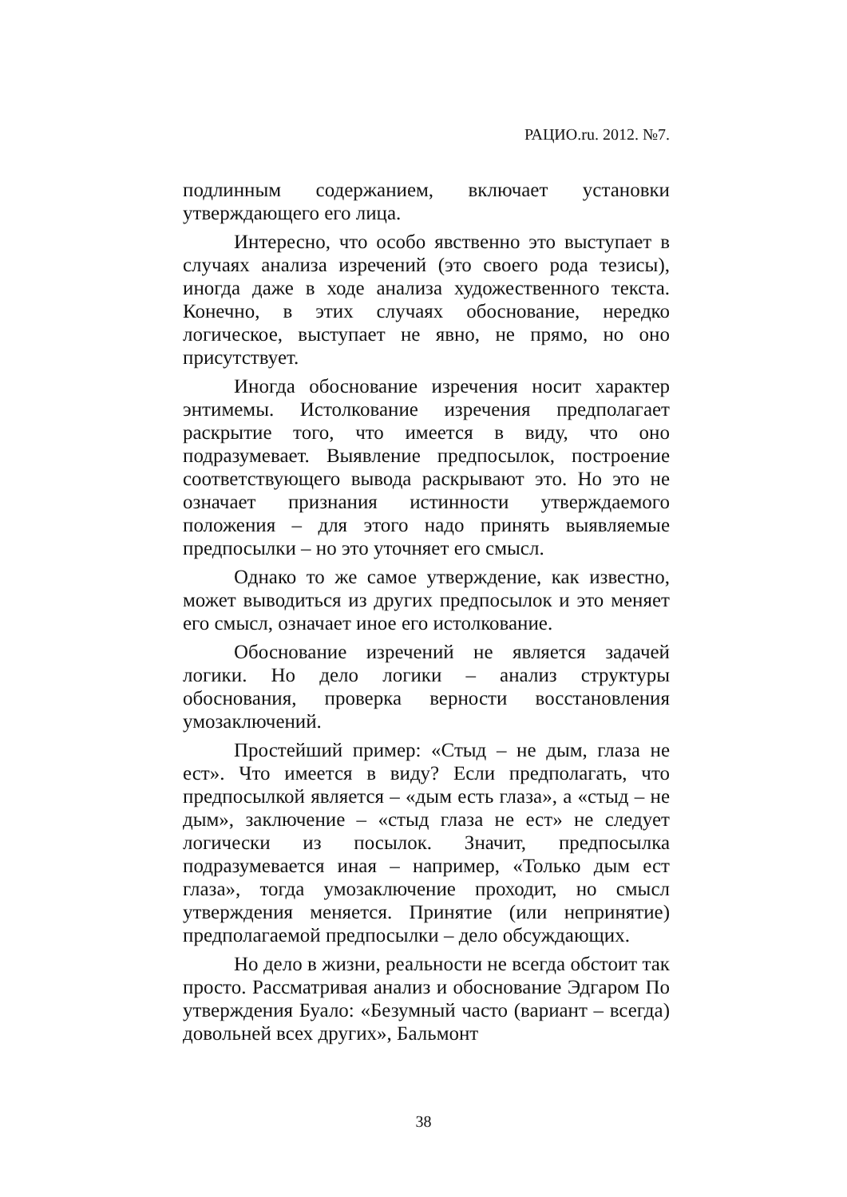РАЦИО.ru. 2012. №7.
подлинным содержанием, включает установки утверждающего его лица.
Интересно, что особо явственно это выступает в случаях анализа изречений (это своего рода тезисы), иногда даже в ходе анализа художественного текста. Конечно, в этих случаях обоснование, нередко логическое, выступает не явно, не прямо, но оно присутствует.
Иногда обоснование изречения носит характер энтимемы. Истолкование изречения предполагает раскрытие того, что имеется в виду, что оно подразумевает. Выявление предпосылок, построение соответствующего вывода раскрывают это. Но это не означает признания истинности утверждаемого положения – для этого надо принять выявляемые предпосылки – но это уточняет его смысл.
Однако то же самое утверждение, как известно, может выводиться из других предпосылок и это меняет его смысл, означает иное его истолкование.
Обоснование изречений не является задачей логики. Но дело логики – анализ структуры обоснования, проверка верности восстановления умозаключений.
Простейший пример: «Стыд – не дым, глаза не ест». Что имеется в виду? Если предполагать, что предпосылкой является – «дым есть глаза», а «стыд – не дым», заключение – «стыд глаза не ест» не следует логически из посылок. Значит, предпосылка подразумевается иная – например, «Только дым ест глаза», тогда умозаключение проходит, но смысл утверждения меняется. Принятие (или непринятие) предполагаемой предпосылки – дело обсуждающих.
Но дело в жизни, реальности не всегда обстоит так просто. Рассматривая анализ и обоснование Эдгаром По утверждения Буало: «Безумный часто (вариант – всегда) довольней всех других», Бальмонт
38